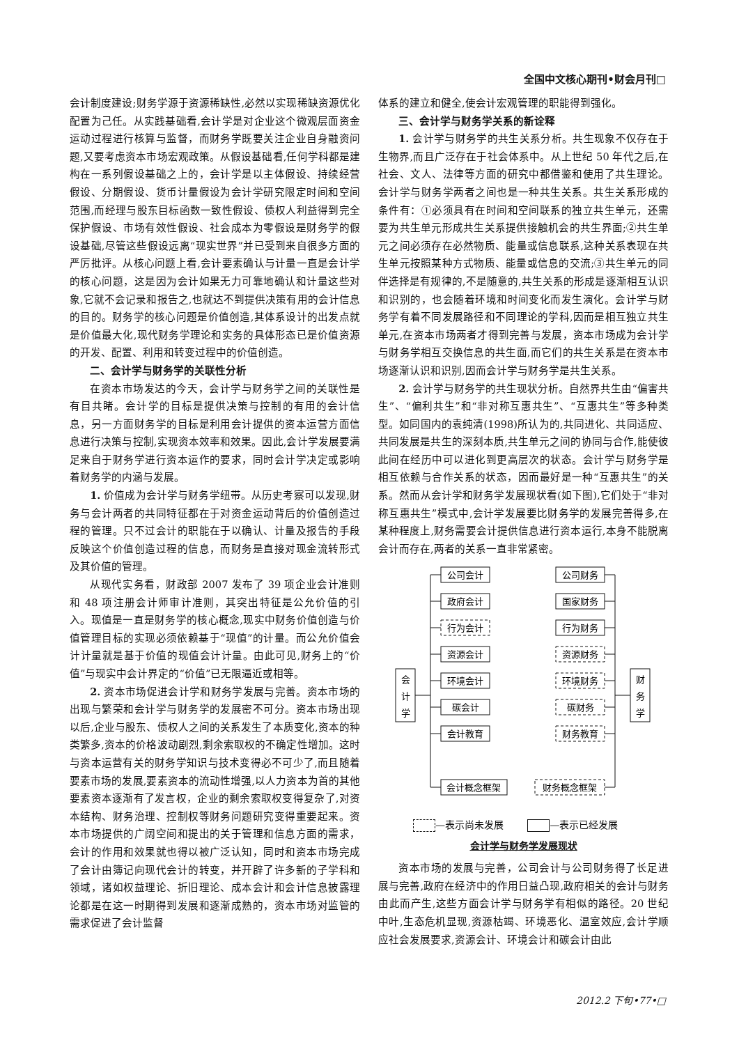全国中文核心期刊•财会月刊□
会计制度建设;财务学源于资源稀缺性,必然以实现稀缺资源优化配置为己任。从实践基础看,会计学是对企业这个微观层面资金运动过程进行核算与监督，而财务学既要关注企业自身融资问题,又要考虑资本市场宏观政策。从假设基础看,任何学科都是建构在一系列假设基础之上的，会计学是以主体假设、持续经营假设、分期假设、货币计量假设为会计学研究限定时间和空间范围,而经理与股东目标函数一致性假设、债权人利益得到完全保护假设、市场有效性假设、社会成本为零假设是财务学的假设基础,尽管这些假设远离“现实世界”并已受到来自很多方面的严厉批评。从核心问题上看,会计要素确认与计量一直是会计学的核心问题，这是因为会计如果无力可靠地确认和计量这些对象,它就不会记录和报告之,也就达不到提供决策有用的会计信息的目的。财务学的核心问题是价值创造,其体系设计的出发点就是价值最大化,现代财务学理论和实务的具体形态已是价值资源的开发、配置、利用和转变过程中的价值创造。
二、会计学与财务学的关联性分析
在资本市场发达的今天，会计学与财务学之间的关联性是有目共睹。会计学的目标是提供决策与控制的有用的会计信息，另一方面财务学的目标是利用会计提供的资本运营方面信息进行决策与控制,实现资本效率和效果。因此,会计学发展要满足来自于财务学进行资本运作的要求，同时会计学决定或影响着财务学的内涵与发展。
1. 价值成为会计学与财务学纽带。从历史考察可以发现,财务与会计两者的共同特征都在于对资金运动背后的价值创造过程的管理。只不过会计的职能在于以确认、计量及报告的手段反映这个价值创造过程的信息，而财务是直接对现金流转形式及其价值的管理。
从现代实务看，财政部 2007 发布了 39 项企业会计准则和 48 项注册会计师审计准则，其突出特征是公允价值的引入。现值是一直是财务学的核心概念,现实中财务价值创造与价值管理目标的实现必须依赖基于“现值”的计量。而公允价值会计计量就是基于价值的现值会计计量。由此可见,财务上的“价值”与现实中会计界定的“价值”已无限逼近或相等。
2. 资本市场促进会计学和财务学发展与完善。资本市场的出现与繁荣和会计学与财务学的发展密不可分。资本市场出现以后,企业与股东、债权人之间的关系发生了本质变化,资本的种类繁多,资本的价格波动剧烈,剩余索取权的不确定性增加。这时与资本运营有关的财务学知识与技术变得必不可少了,而且随着要素市场的发展,要素资本的流动性增强,以人力资本为首的其他要素资本逐渐有了发言权，企业的剩余索取权变得复杂了,对资本结构、财务治理、控制权等财务问题研究变得重要起来。资本市场提供的广阔空间和提出的关于管理和信息方面的需求，会计的作用和效果就也得以被广泛认知，同时和资本市场完成了会计由簿记向现代会计的转变，并开辟了许多新的子学科和领域，诸如权益理论、折旧理论、成本会计和会计信息披露理论都是在这一时期得到发展和逐渐成熟的，资本市场对监管的需求促进了会计监督
体系的建立和健全,使会计宏观管理的职能得到强化。
三、会计学与财务学关系的新诠释
1. 会计学与财务学的共生关系分析。共生现象不仅存在于生物界,而且广泛存在于社会体系中。从上世纪 50 年代之后,在社会、文人、法律等方面的研究中都借鉴和使用了共生理论。会计学与财务学两者之间也是一种共生关系。共生关系形成的条件有：①必须具有在时间和空间联系的独立共生单元，还需要为共生单元形成共生关系提供接触机会的共生界面;②共生单元之间必须存在必然物质、能量或信息联系,这种关系表现在共生单元按照某种方式物质、能量或信息的交流;③共生单元的同伴选择是有规律的,不是随意的,共生关系的形成是逐渐相互认识和识别的，也会随着环境和时间变化而发生演化。会计学与财务学有着不同发展路径和不同理论的学科,因而是相互独立共生单元,在资本市场两者才得到完善与发展，资本市场成为会计学与财务学相互交换信息的共生面,而它们的共生关系是在资本市场逐渐认识和识别,因而会计学与财务学是共生关系。
2. 会计学与财务学的共生现状分析。自然界共生由“偏害共生”、“偏利共生”和“非对称互惠共生”、“互惠共生”等多种类型。如同国内的袁纯清(1998)所认为的,共同进化、共同适应、共同发展是共生的深刻本质,共生单元之间的协同与合作,能使彼此间在经历中可以进化到更高层次的状态。会计学与财务学是相互依赖与合作关系的状态，因而最好是一种“互惠共生”的关系。然而从会计学和财务学发展现状看(如下图),它们处于“非对称互惠共生”模式中,会计学发展要比财务学的发展完善得多,在某种程度上,财务需要会计提供信息进行资本运行,本身不能脱离会计而存在,两者的关系一直非常紧密。
会
计
学
财
务
学
公司会计
政府会计
行为会计
资源会计
环境会计
碳会计
会计教育
会计概念框架
公司财务
国家财务
行为财务
资源财务
环境财务
碳财务
财务教育
财务概念框架
—表示尚未发展 —表示已经发展
会计学与财务学发展现状
资本市场的发展与完善，公司会计与公司财务得了长足进展与完善,政府在经济中的作用日益凸现,政府相关的会计与财务由此而产生,这些方面会计学与财务学有相似的路径。20 世纪中叶,生态危机显现,资源枯竭、环境恶化、温室效应,会计学顺应社会发展要求,资源会计、环境会计和碳会计由此
2012.2 下旬•77•□